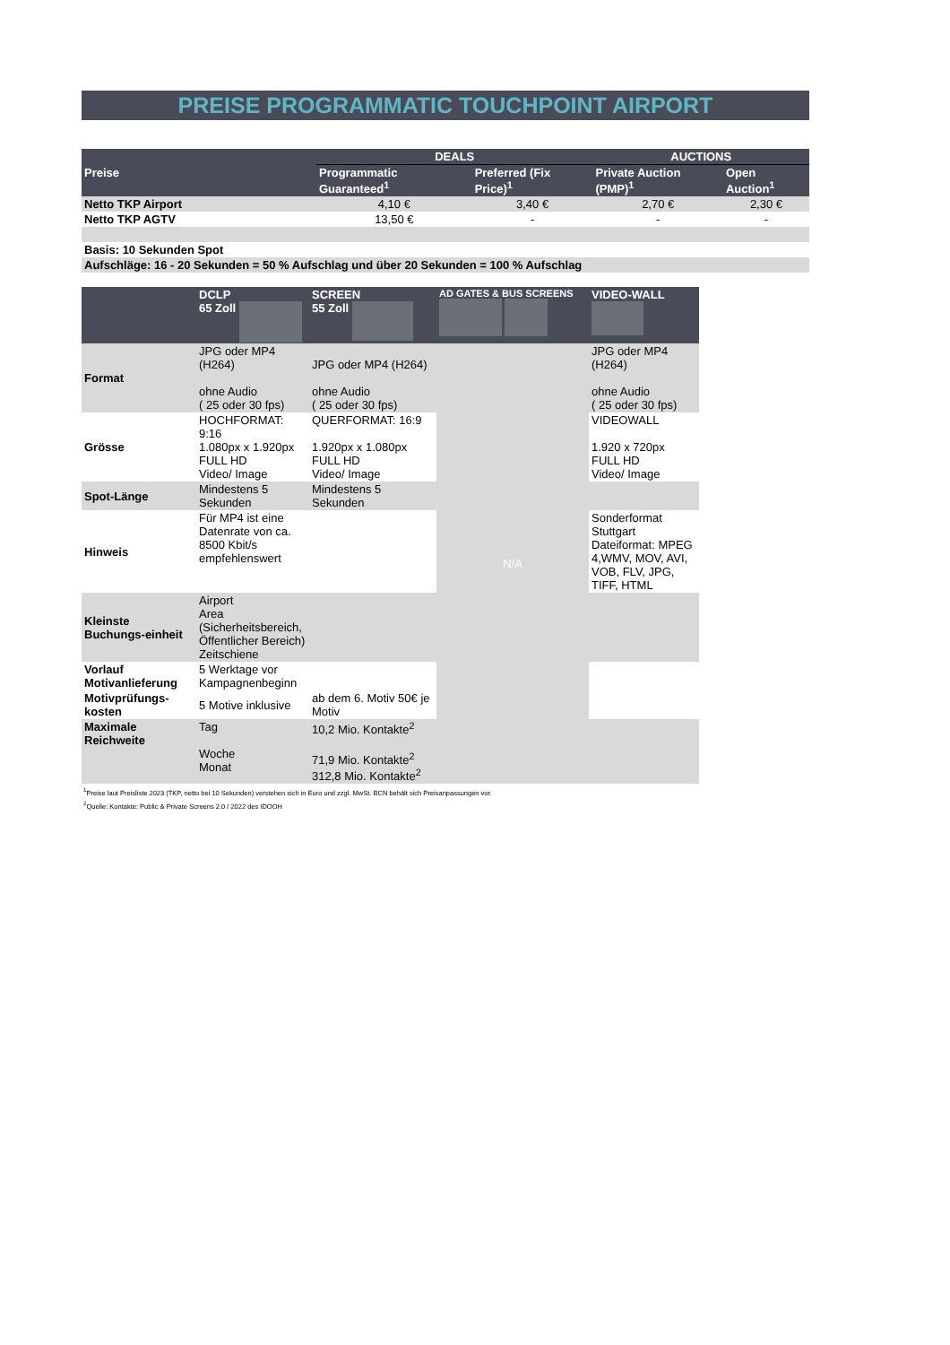PREISE PROGRAMMATIC TOUCHPOINT AIRPORT
| | | DEALS | | AUCTIONS | |
| --- | --- | --- | --- | --- | --- |
| Preise | | Programmatic Guaranteed<sup>1</sup> | Preferred (Fix Price)<sup>1</sup> | Private Auction (PMP)<sup>1</sup> | Open Auction<sup>1</sup> |
| Netto TKP Airport | | 4,10 € | 3,40 € | 2,70 € | 2,30 € |
| Netto TKP AGTV | | 13,50 € | - | - | - |
| Basis: 10 Sekunden Spot | | | | | |
| Aufschläge: 16 - 20 Sekunden = 50 % Aufschlag und über 20 Sekunden = 100 % Aufschlag | | | | | |
| | DCLP 65 Zoll | SCREEN 55 Zoll | AD GATES & BUS SCREENS | VIDEO-WALL |
| --- | --- | --- | --- | --- |
| Format | JPG oder MP4 (H264) ohne Audio ( 25 oder 30 fps) | JPG oder MP4 (H264) ohne Audio ( 25 oder 30 fps) | N/A | JPG oder MP4 (H264) ohne Audio ( 25 oder 30 fps) |
| Grösse | HOCHFORMAT: 9:16 1.080px x 1.920px FULL HD Video/ Image | QUERFORMAT: 16:9 1.920px x 1.080px FULL HD Video/ Image | | VIDEOWALL 1.920 x 720px FULL HD Video/ Image |
| Spot-Länge | Mindestens 5 Sekunden | Mindestens 5 Sekunden | | |
| Hinweis | Für MP4 ist eine Datenrate von ca. 8500 Kbit/s empfehlenswert | | | Sonderformat Stuttgart Dateiformat: MPEG 4,WMV, MOV, AVI, VOB, FLV, JPG, TIFF, HTML |
| Kleinste Buchungs-einheit | Airport Area (Sicherheitsbereich, Öffentlicher Bereich) Zeitschiene | | | |
| Vorlauf Motivanlieferung | 5 Werktage vor Kampagnenbeginn | | | |
| Motivprüfungs-kosten | 5 Motive inklusive | ab dem 6. Motiv 50€ je Motiv | | |
| Maximale Reichweite | Tag Woche Monat | 10,2 Mio. Kontakte<sup>2</sup> 71,9 Mio. Kontakte<sup>2</sup> 312,8 Mio. Kontakte<sup>2</sup> | | |
<sup>1</sup> Preise laut Preisliste 2023 (TKP, netto bei 10 Sekunden) verstehen sich in Euro und zzgl. MwSt. BCN behält sich Preisanpassungen vor.
<sup>2</sup> Quelle: Kontakte: Public & Private Screens 2.0 / 2022 des IDOOH